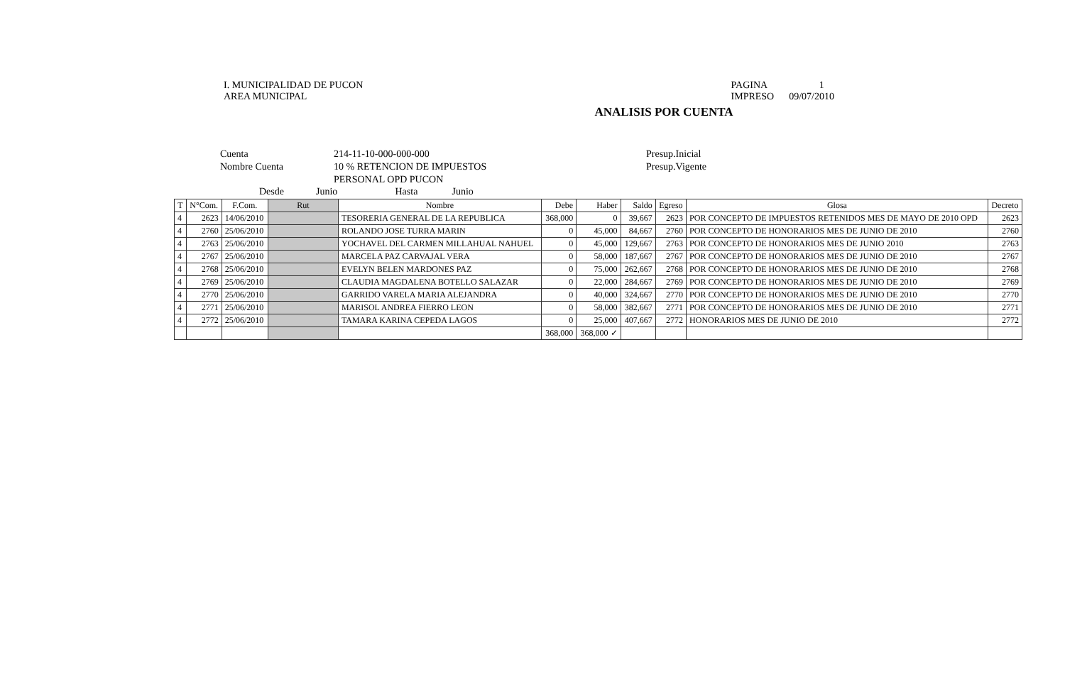I. MUNICIPALIDAD DE PUCON
AREA MUNICIPAL
PAGINA 1
IMPRESO 09/07/2010
ANALISIS POR CUENTA
Cuenta
Nombre Cuenta
214-11-10-000-000-000
10 % RETENCION DE IMPUESTOS
PERSONAL OPD PUCON
Presup.Inicial
Presup.Vigente
Desde Junio Hasta Junio
| T | N°Com. | F.Com. | Rut | Nombre | Debe | Haber | Saldo | Egreso | Glosa | Decreto |
| --- | --- | --- | --- | --- | --- | --- | --- | --- | --- | --- |
| 4 | 2623 | 14/06/2010 | | TESORERIA GENERAL DE LA REPUBLICA | 368,000 | 0 | 39,667 | 2623 | POR CONCEPTO DE IMPUESTOS RETENIDOS MES DE MAYO DE 2010 OPD | 2623 |
| 4 | 2760 | 25/06/2010 | | ROLANDO JOSE TURRA MARIN | 0 | 45,000 | 84,667 | 2760 | POR CONCEPTO DE HONORARIOS MES DE JUNIO DE 2010 | 2760 |
| 4 | 2763 | 25/06/2010 | | YOCHAVEL DEL CARMEN MILLAHUAL NAHUEL | 0 | 45,000 | 129,667 | 2763 | POR CONCEPTO DE HONORARIOS MES DE JUNIO 2010 | 2763 |
| 4 | 2767 | 25/06/2010 | | MARCELA PAZ CARVAJAL VERA | 0 | 58,000 | 187,667 | 2767 | POR CONCEPTO DE HONORARIOS MES DE JUNIO DE 2010 | 2767 |
| 4 | 2768 | 25/06/2010 | | EVELYN BELEN MARDONES PAZ | 0 | 75,000 | 262,667 | 2768 | POR CONCEPTO DE HONORARIOS MES DE JUNIO DE 2010 | 2768 |
| 4 | 2769 | 25/06/2010 | | CLAUDIA MAGDALENA BOTELLO SALAZAR | 0 | 22,000 | 284,667 | 2769 | POR CONCEPTO DE HONORARIOS MES DE JUNIO DE 2010 | 2769 |
| 4 | 2770 | 25/06/2010 | | GARRIDO VARELA MARIA ALEJANDRA | 0 | 40,000 | 324,667 | 2770 | POR CONCEPTO DE HONORARIOS MES DE JUNIO DE 2010 | 2770 |
| 4 | 2771 | 25/06/2010 | | MARISOL ANDREA FIERRO LEON | 0 | 58,000 | 382,667 | 2771 | POR CONCEPTO DE HONORARIOS MES DE JUNIO DE 2010 | 2771 |
| 4 | 2772 | 25/06/2010 | | TAMARA KARINA CEPEDA LAGOS | 0 | 25,000 | 407,667 | 2772 | HONORARIOS MES DE JUNIO DE 2010 | 2772 |
| | | | | | 368,000 | 368,000 ✓ | | | | |